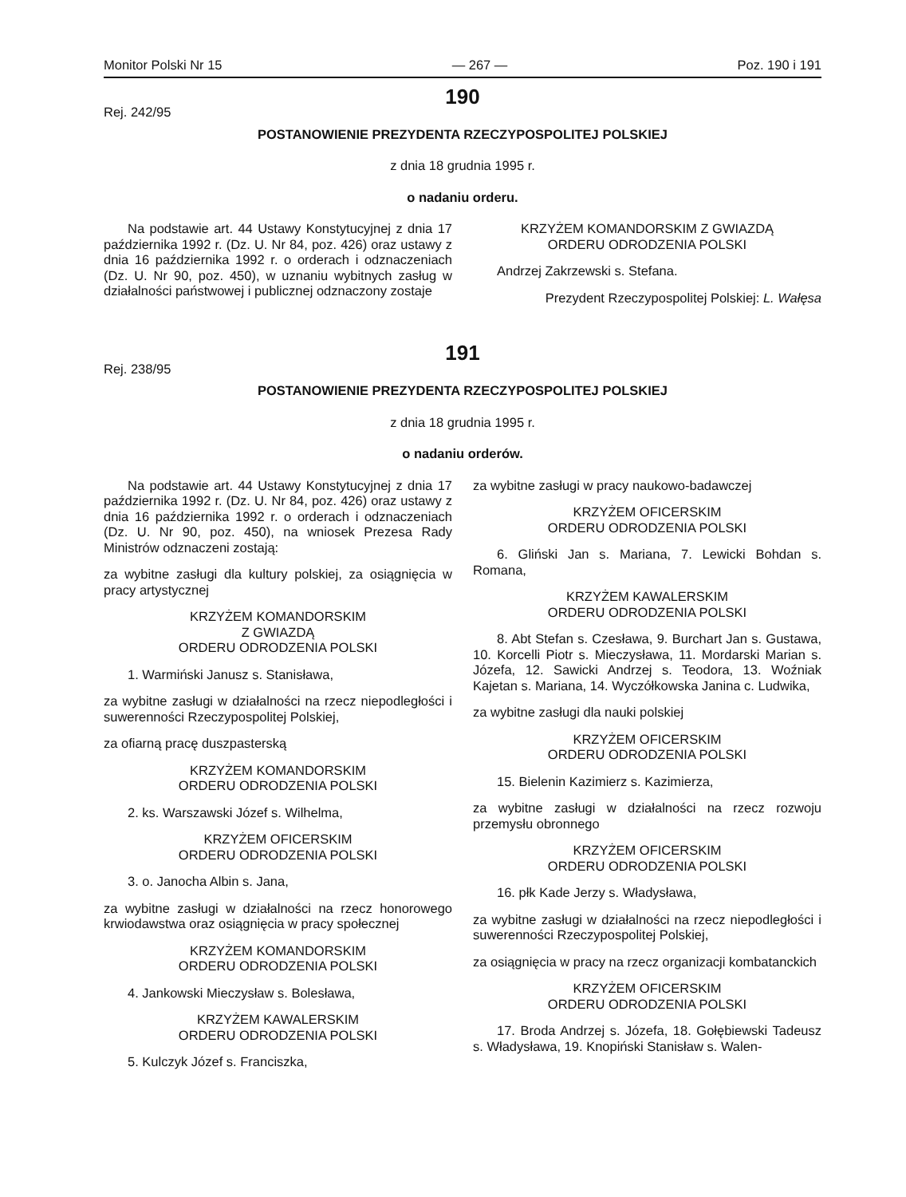Monitor Polski Nr 15 — 267 — Poz. 190 i 191
190
Rej. 242/95
POSTANOWIENIE PREZYDENTA RZECZYPOSPOLITEJ POLSKIEJ
z dnia 18 grudnia 1995 r.
o nadaniu orderu.
Na podstawie art. 44 Ustawy Konstytucyjnej z dnia 17 października 1992 r. (Dz. U. Nr 84, poz. 426) oraz ustawy z dnia 16 października 1992 r. o orderach i odznaczeniach (Dz. U. Nr 90, poz. 450), w uznaniu wybitnych zasług w działalności państwowej i publicznej odznaczony zostaje
KRZYŻEM KOMANDORSKIM Z GWIAZDĄ
ORDERU ODRODZENIA POLSKI
Andrzej Zakrzewski s. Stefana.
Prezydent Rzeczypospolitej Polskiej: L. Wałęsa
191
Rej. 238/95
POSTANOWIENIE PREZYDENTA RZECZYPOSPOLITEJ POLSKIEJ
z dnia 18 grudnia 1995 r.
o nadaniu orderów.
Na podstawie art. 44 Ustawy Konstytucyjnej z dnia 17 października 1992 r. (Dz. U. Nr 84, poz. 426) oraz ustawy z dnia 16 października 1992 r. o orderach i odznaczeniach (Dz. U. Nr 90, poz. 450), na wniosek Prezesa Rady Ministrów odznaczeni zostają:
za wybitne zasługi dla kultury polskiej, za osiągnięcia w pracy artystycznej
KRZYŻEM KOMANDORSKIM
Z GWIAZDĄ
ORDERU ODRODZENIA POLSKI
1. Warmiński Janusz s. Stanisława,
za wybitne zasługi w działalności na rzecz niepodległości i suwerenności Rzeczypospolitej Polskiej,
za ofiarną pracę duszpasterską
KRZYŻEM KOMANDORSKIM
ORDERU ODRODZENIA POLSKI
2. ks. Warszawski Józef s. Wilhelma,
KRZYŻEM OFICERSKIM
ORDERU ODRODZENIA POLSKI
3. o. Janocha Albin s. Jana,
za wybitne zasługi w działalności na rzecz honorowego krwiodawstwa oraz osiągnięcia w pracy społecznej
KRZYŻEM KOMANDORSKIM
ORDERU ODRODZENIA POLSKI
4. Jankowski Mieczysław s. Bolesława,
KRZYŻEM KAWALERSKIM
ORDERU ODRODZENIA POLSKI
5. Kulczyk Józef s. Franciszka,
za wybitne zasługi w pracy naukowo-badawczej
KRZYŻEM OFICERSKIM
ORDERU ODRODZENIA POLSKI
6. Gliński Jan s. Mariana, 7. Lewicki Bohdan s. Romana,
KRZYŻEM KAWALERSKIM
ORDERU ODRODZENIA POLSKI
8. Abt Stefan s. Czesława, 9. Burchart Jan s. Gustawa, 10. Korcelli Piotr s. Mieczysława, 11. Mordarski Marian s. Józefa, 12. Sawicki Andrzej s. Teodora, 13. Woźniak Kajetan s. Mariana, 14. Wyczółkowska Janina c. Ludwika,
za wybitne zasługi dla nauki polskiej
KRZYŻEM OFICERSKIM
ORDERU ODRODZENIA POLSKI
15. Bielenin Kazimierz s. Kazimierza,
za wybitne zasługi w działalności na rzecz rozwoju przemysłu obronnego
KRZYŻEM OFICERSKIM
ORDERU ODRODZENIA POLSKI
16. płk Kade Jerzy s. Władysława,
za wybitne zasługi w działalności na rzecz niepodległości i suwerenności Rzeczypospolitej Polskiej,
za osiągnięcia w pracy na rzecz organizacji kombatanckich
KRZYŻEM OFICERSKIM
ORDERU ODRODZENIA POLSKI
17. Broda Andrzej s. Józefa, 18. Gołębiewski Tadeusz s. Władysława, 19. Knopiński Stanisław s. Walen-